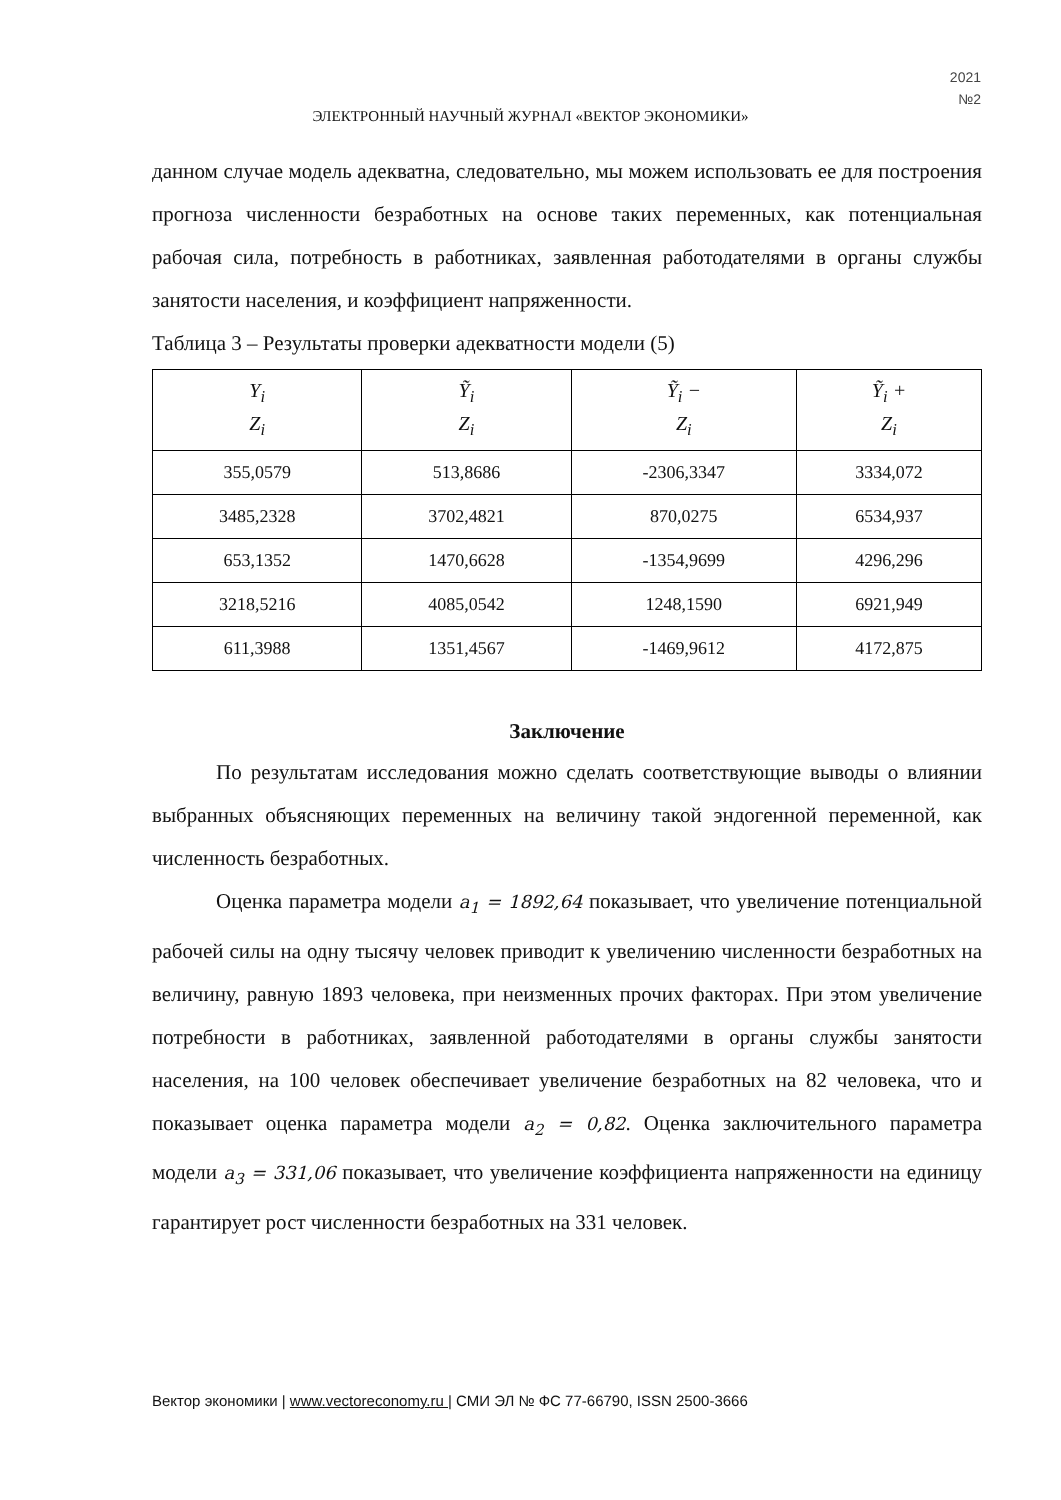2021
№2
ЭЛЕКТРОННЫЙ НАУЧНЫЙ ЖУРНАЛ «ВЕКТОР ЭКОНОМИКИ»
данном случае модель адекватна, следовательно, мы можем использовать ее для построения прогноза численности безработных на основе таких переменных, как потенциальная рабочая сила, потребность в работниках, заявленная работодателями в органы службы занятости населения, и коэффициент напряженности.
Таблица 3 – Результаты проверки адекватности модели (5)
| Y<sub>i</sub> Z<sub>i</sub> | Ỹ<sub>i</sub> Z<sub>i</sub> | Ỹ<sub>i</sub> − Z<sub>i</sub> | Ỹ<sub>i</sub> + Z<sub>i</sub> |
| --- | --- | --- | --- |
| 355,0579 | 513,8686 | -2306,3347 | 3334,072 |
| 3485,2328 | 3702,4821 | 870,0275 | 6534,937 |
| 653,1352 | 1470,6628 | -1354,9699 | 4296,296 |
| 3218,5216 | 4085,0542 | 1248,1590 | 6921,949 |
| 611,3988 | 1351,4567 | -1469,9612 | 4172,875 |
Заключение
По результатам исследования можно сделать соответствующие выводы о влиянии выбранных объясняющих переменных на величину такой эндогенной переменной, как численность безработных.
Оценка параметра модели a<sub>1</sub> = 1892,64 показывает, что увеличение потенциальной рабочей силы на одну тысячу человек приводит к увеличению численности безработных на величину, равную 1893 человека, при неизменных прочих факторах. При этом увеличение потребности в работниках, заявленной работодателями в органы службы занятости населения, на 100 человек обеспечивает увеличение безработных на 82 человека, что и показывает оценка параметра модели a<sub>2</sub> = 0,82. Оценка заключительного параметра модели a<sub>3</sub> = 331,06 показывает, что увеличение коэффициента напряженности на единицу гарантирует рост численности безработных на 331 человек.
Вектор экономики | www.vectoreconomy.ru | СМИ ЭЛ № ФС 77-66790, ISSN 2500-3666